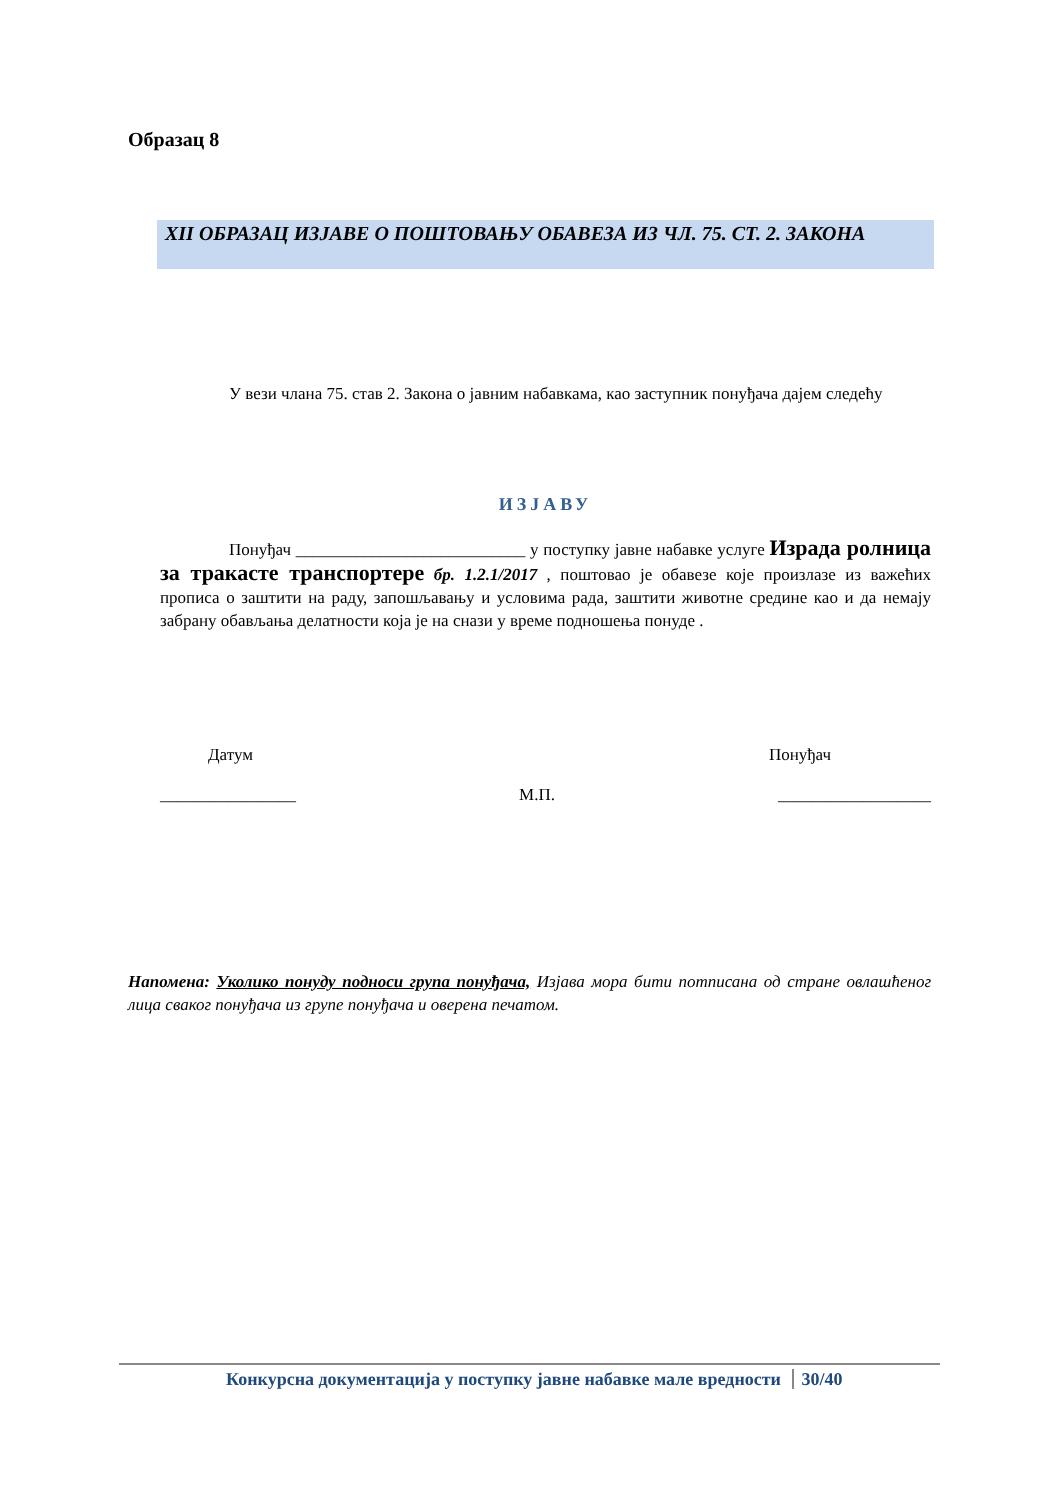Образац 8
XII ОБРАЗАЦ ИЗЈАВЕ О ПОШТОВАЊУ ОБАВЕЗА ИЗ ЧЛ. 75. СТ. 2. ЗАКОНА
У вези члана 75. став 2. Закона о јавним набавкама, као заступник понуђача дајем следећу
ИЗЈАВУ
Понуђач ___________________________ у поступку јавне набавке услуге Израда ролница за тракасте транспортере бр. 1.2.1/2017 , поштовао је обавезе које произлазе из важећих прописа о заштити на раду, запошљавању и условима рада, заштити животне средине као и да немају забрану обављања делатности која је на снази у време подношења понуде .
Датум Понуђач
________________ М.П. __________________
Напомена: Уколико понуду подноси група понуђача, Изјава мора бити потписана од стране овлашћеног лица сваког понуђача из групе понуђача и оверена печатом.
Конкурсна документација у поступку јавне набавке мале вредности 30/40